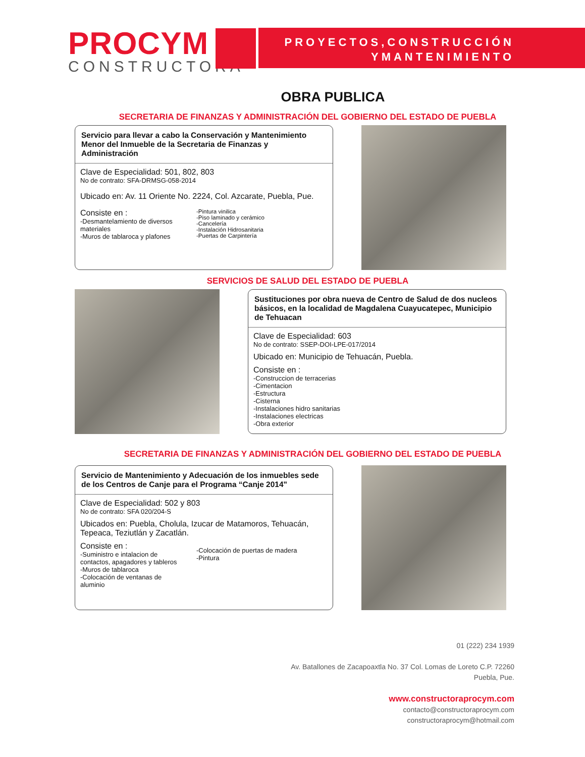PROCYM
CONSTRUCTORA
PROYECTOS,CONSTRUCCIÓN
YMANTENIMIENTO
OBRA PUBLICA
SECRETARIA DE FINANZAS Y ADMINISTRACIÓN DEL GOBIERNO DEL ESTADO DE PUEBLA
Servicio para llevar a cabo la Conservación y Mantenimiento Menor del Inmueble de la Secretaria de Finanzas y Administración
Clave de Especialidad: 501, 802, 803
No de contrato: SFA-DRMSG-058-2014
Ubicado en: Av. 11 Oriente No. 2224, Col. Azcarate, Puebla, Pue.
Consiste en :
-Desmantelamiento de diversos materiales
-Muros de tablaroca y plafones
-Pintura vinilica
-Piso laminado y cerámico
-Cancelería
-Instalación Hidrosanitaria
-Puertas de Carpintería
SERVICIOS DE SALUD DEL ESTADO DE PUEBLA
Sustituciones por obra nueva de Centro de Salud de dos nucleos básicos, en la localidad de Magdalena Cuayucatepec, Municipio de Tehuacan
Clave de Especialidad: 603
No de contrato: SSEP-DOI-LPE-017/2014
Ubicado en: Municipio de Tehuacán, Puebla.
Consiste en :
-Construccion de terracerias
-Cimentacion
-Estructura
-Cisterna
-Instalaciones hidro sanitarias
-Instalaciones electricas
-Obra exterior
SECRETARIA DE FINANZAS Y ADMINISTRACIÓN DEL GOBIERNO DEL ESTADO DE PUEBLA
Servicio de Mantenimiento y Adecuación de los inmuebles sede de los Centros de Canje para el Programa “Canje 2014"
Clave de Especialidad: 502 y 803
No de contrato: SFA 020/204-S
Ubicados en: Puebla, Cholula, Izucar de Matamoros, Tehuacán, Tepeaca, Teziutlán y Zacatlán.
Consiste en :
-Suministro e intalacion de contactos, apagadores y tableros
-Muros de tablaroca
-Colocación de ventanas de aluminio
-Colocación de puertas de madera
-Pintura
01 (222) 234 1939
Av. Batallones de Zacapoaxtla No. 37 Col. Lomas de Loreto C.P. 72260
Puebla, Pue.
www.constructoraprocym.com
contacto@constructoraprocym.com
constructoraprocym@hotmail.com